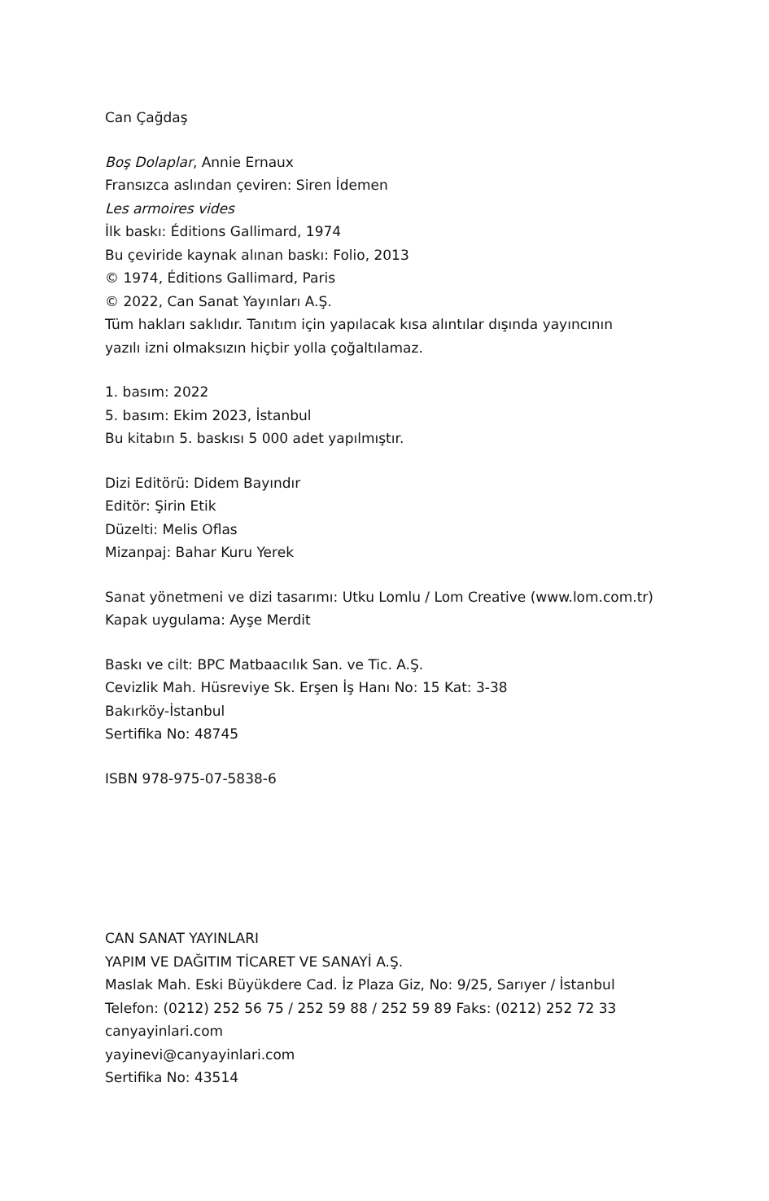Can Çağdaş
Boş Dolaplar, Annie Ernaux
Fransızca aslından çeviren: Siren İdemen
Les armoires vides
İlk baskı: Éditions Gallimard, 1974
Bu çeviride kaynak alınan baskı: Folio, 2013
© 1974, Éditions Gallimard, Paris
© 2022, Can Sanat Yayınları A.Ş.
Tüm hakları saklıdır. Tanıtım için yapılacak kısa alıntılar dışında yayıncının
yazılı izni olmaksızın hiçbir yolla çoğaltılamaz.
1. basım: 2022
5. basım: Ekim 2023, İstanbul
Bu kitabın 5. baskısı 5 000 adet yapılmıştır.
Dizi Editörü: Didem Bayındır
Editör: Şirin Etik
Düzelti: Melis Oflas
Mizanpaj: Bahar Kuru Yerek
Sanat yönetmeni ve dizi tasarımı: Utku Lomlu / Lom Creative (www.lom.com.tr)
Kapak uygulama: Ayşe Merdit
Baskı ve cilt: BPC Matbaacılık San. ve Tic. A.Ş.
Cevizlik Mah. Hüsreviye Sk. Erşen İş Hanı No: 15 Kat: 3-38
Bakırköy-İstanbul
Sertifika No: 48745
ISBN 978-975-07-5838-6
CAN SANAT YAYINLARI
YAPIM VE DAĞITIM TİCARET VE SANAYİ A.Ş.
Maslak Mah. Eski Büyükdere Cad. İz Plaza Giz, No: 9/25, Sarıyer / İstanbul
Telefon: (0212) 252 56 75 / 252 59 88 / 252 59 89 Faks: (0212) 252 72 33
canyayinlari.com
yayinevi@canyayinlari.com
Sertifika No: 43514